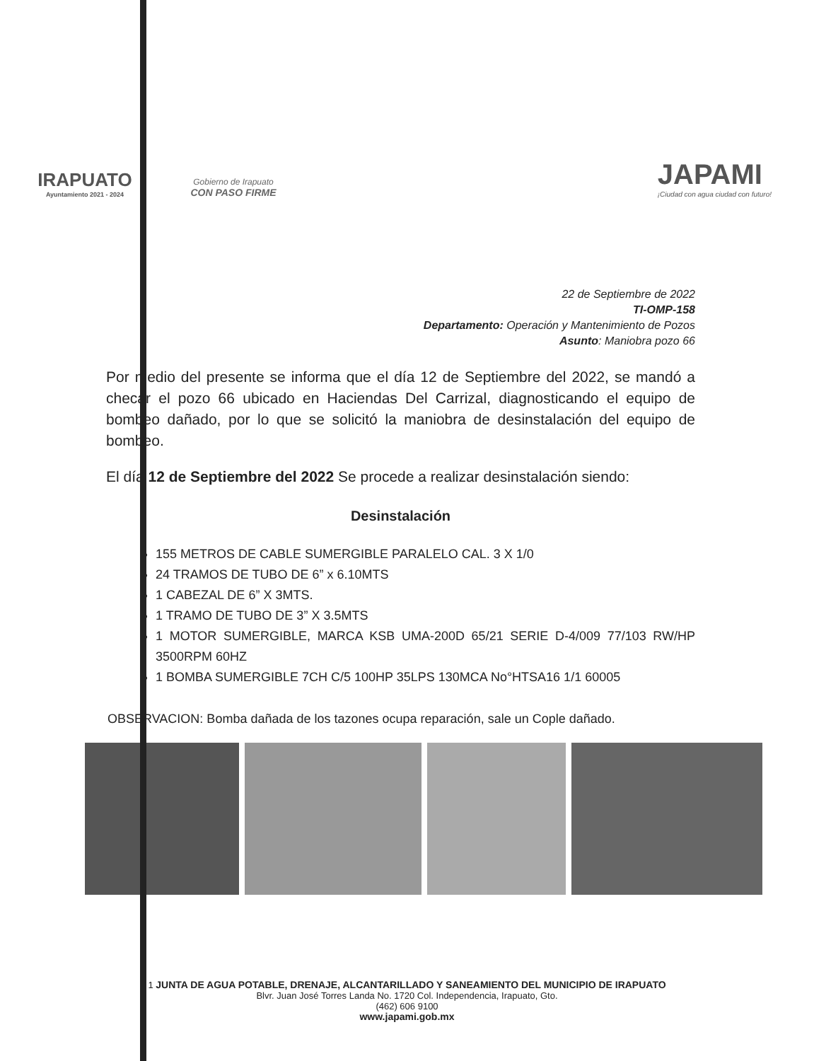IRAPUATO
Ayuntamiento 2021 - 2024
Gobierno de Irapuato
CON PASO FIRME
JAPAMI
¡Ciudad con agua ciudad con futuro!
22 de Septiembre de 2022
TI-OMP-158
Departamento: Operación y Mantenimiento de Pozos
Asunto: Maniobra pozo 66
Por medio del presente se informa que el día 12 de Septiembre del 2022, se mandó a checar el pozo 66 ubicado en Haciendas Del Carrizal, diagnosticando el equipo de bombeo dañado, por lo que se solicitó la maniobra de desinstalación del equipo de bombeo.
El día 12 de Septiembre del 2022 Se procede a realizar desinstalación siendo:
Desinstalación
155 METROS DE CABLE SUMERGIBLE PARALELO CAL. 3 X 1/0
24 TRAMOS DE TUBO DE 6” x 6.10MTS
1 CABEZAL DE 6” X 3MTS.
1 TRAMO DE TUBO DE 3” X 3.5MTS
1 MOTOR SUMERGIBLE, MARCA KSB UMA-200D 65/21 SERIE D-4/009 77/103 RW/HP 3500RPM 60HZ
1 BOMBA SUMERGIBLE 7CH C/5 100HP 35LPS 130MCA No°HTSA16 1/1 60005
OBSERVACION: Bomba dañada de los tazones ocupa reparación, sale un Cople dañado.
1 JUNTA DE AGUA POTABLE, DRENAJE, ALCANTARILLADO Y SANEAMIENTO DEL MUNICIPIO DE IRAPUATO
Blvr. Juan José Torres Landa No. 1720 Col. Independencia, Irapuato, Gto.
(462) 606 9100
www.japami.gob.mx